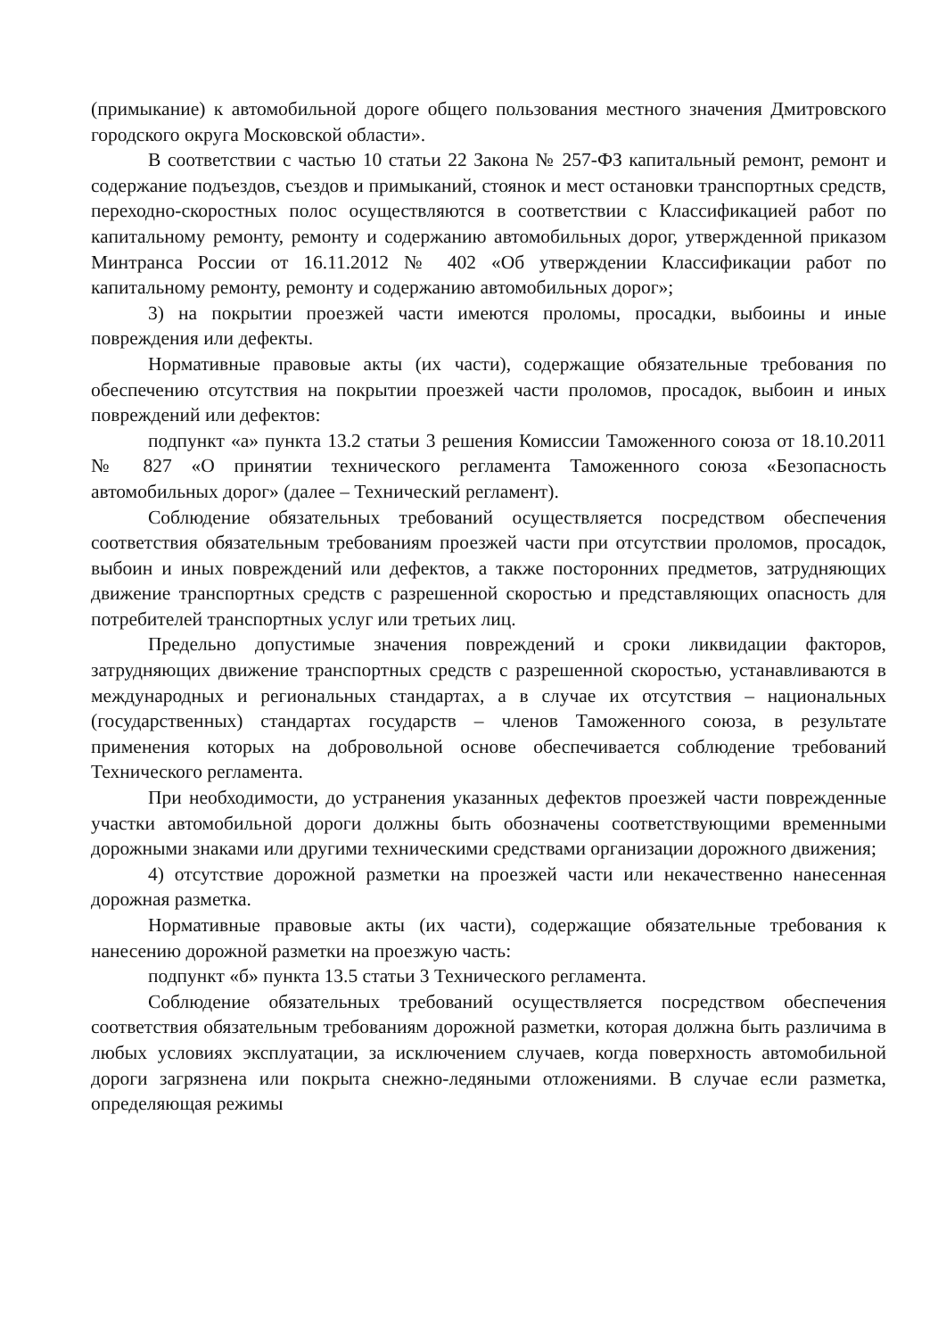(примыкание) к автомобильной дороге общего пользования местного значения Дмитровского городского округа Московской области».
В соответствии с частью 10 статьи 22 Закона № 257-ФЗ капитальный ремонт, ремонт и содержание подъездов, съездов и примыканий, стоянок и мест остановки транспортных средств, переходно-скоростных полос осуществляются в соответствии с Классификацией работ по капитальному ремонту, ремонту и содержанию автомобильных дорог, утвержденной приказом Минтранса России от 16.11.2012 № 402 «Об утверждении Классификации работ по капитальному ремонту, ремонту и содержанию автомобильных дорог»;
3) на покрытии проезжей части имеются проломы, просадки, выбоины и иные повреждения или дефекты.
Нормативные правовые акты (их части), содержащие обязательные требования по обеспечению отсутствия на покрытии проезжей части проломов, просадок, выбоин и иных повреждений или дефектов:
подпункт «а» пункта 13.2 статьи 3 решения Комиссии Таможенного союза от 18.10.2011 № 827 «О принятии технического регламента Таможенного союза «Безопасность автомобильных дорог» (далее – Технический регламент).
Соблюдение обязательных требований осуществляется посредством обеспечения соответствия обязательным требованиям проезжей части при отсутствии проломов, просадок, выбоин и иных повреждений или дефектов, а также посторонних предметов, затрудняющих движение транспортных средств с разрешенной скоростью и представляющих опасность для потребителей транспортных услуг или третьих лиц.
Предельно допустимые значения повреждений и сроки ликвидации факторов, затрудняющих движение транспортных средств с разрешенной скоростью, устанавливаются в международных и региональных стандартах, а в случае их отсутствия – национальных (государственных) стандартах государств – членов Таможенного союза, в результате применения которых на добровольной основе обеспечивается соблюдение требований Технического регламента.
При необходимости, до устранения указанных дефектов проезжей части поврежденные участки автомобильной дороги должны быть обозначены соответствующими временными дорожными знаками или другими техническими средствами организации дорожного движения;
4) отсутствие дорожной разметки на проезжей части или некачественно нанесенная дорожная разметка.
Нормативные правовые акты (их части), содержащие обязательные требования к нанесению дорожной разметки на проезжую часть:
подпункт «б» пункта 13.5 статьи 3 Технического регламента.
Соблюдение обязательных требований осуществляется посредством обеспечения соответствия обязательным требованиям дорожной разметки, которая должна быть различима в любых условиях эксплуатации, за исключением случаев, когда поверхность автомобильной дороги загрязнена или покрыта снежно-ледяными отложениями. В случае если разметка, определяющая режимы